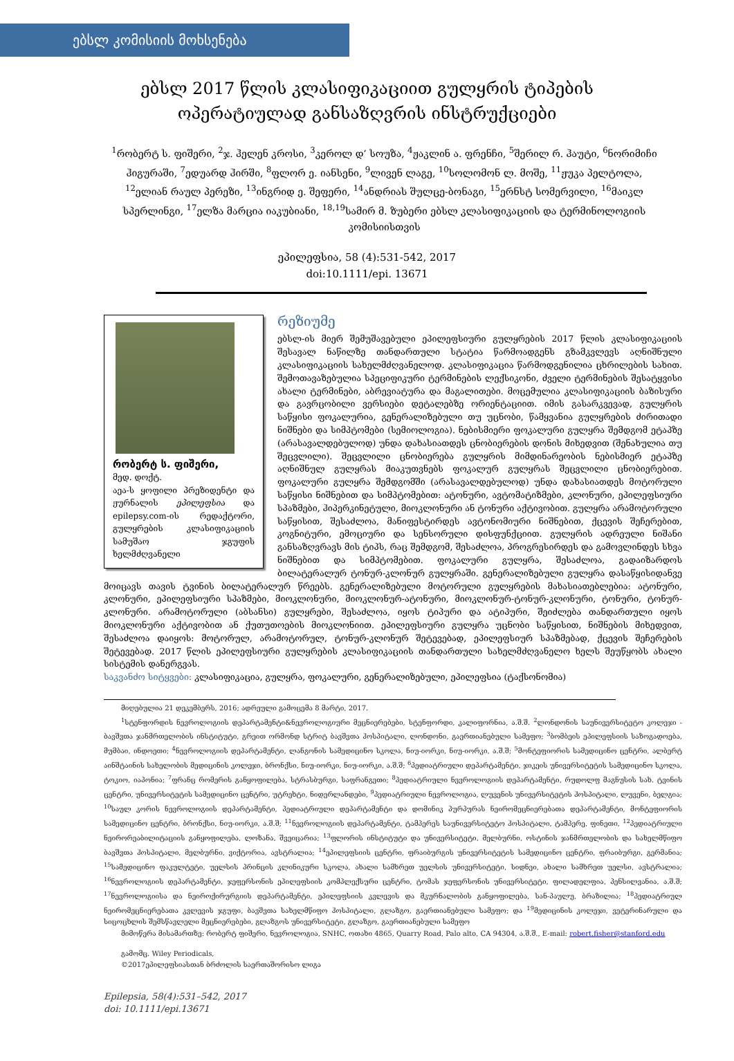ებსლ კომისიის მოხსენება
ებსლ 2017 წლის კლასიფიკაციით გულყრის ტიპების ოპერატიულად განსაზღვრის ინსტრუქციები
<sup>1</sup> რობერტ ს. ფიშერი, <sup>2</sup>ჯ. ჰელენ კროსი, <sup>3</sup>კეროლ დ’ სოუზა, <sup>4</sup>ჟაკლინ ა. ფრენჩი, <sup>5</sup>შერილ რ. ჰაუტი, <sup>6</sup>ნორიმიჩი ჰიგურაში, <sup>7</sup>ედუარდ ჰირში, <sup>8</sup>ფლორ ე. იანსენი, <sup>9</sup>ლივენ ლაგე, <sup>10</sup>სოლომონ ლ. მოშე, <sup>11</sup>ჟუკა პელტოლა, <sup>12</sup>ელიან რაულ პერეზი, <sup>13</sup>ინგრიდ ე. შეფერი, <sup>14</sup>ანდრიას შულცე-ბონაგი, <sup>15</sup>ერნსტ სომერვილი, <sup>16</sup>მაიკლ სპერლინგი, <sup>17</sup>ელზა მარცია იაკუბიანი, <sup>18,19</sup>სამირ მ. ზუბერი ებსლ კლასიფიკაციის და ტერმინოლოგიის კომისიისთვის
ეპილეფსია, 58 (4):531-542, 2017
doi:10.1111/epi. 13671
რობერტ ს. ფიშერი,
მედ. დოქტ.
აეა-ს ყოფილი პრეზიდენტი და ჟურნალის ეპილეფსია და epilepsy.com-ის რედაქტორი, გულყრების კლასიფიკაციის სამუშაო ჯგუფის ხელმძღვანელი
რეზიუმე
ებსლ-ის მიერ შემუშავებული ეპილეფსიური გულყრების 2017 წლის კლასიფიკაციის შესავალ ნაწილზე თანდართული სტატია წარმოადგენს გზამკვლევს აღნიშნული კლასიფიკაციის სახელმძღვანელოდ. კლასიფიკაცია წარმოდგენილია ცხრილების სახით. შემოთავაზებულია სპეციფიკური ტერმინების ლექსიკონი, ძველი ტერმინების შესატყვისი ახალი ტერმინები, აბრევიატურა და მაგალითები. მოცემულია კლასიფიკაციის ბაზისური და გავრცობილი ვერსიები დეტალებზე ორიენტაციით. იმის გასარკვევად, გულყრის საწყისი ფოკალურია, გენერალიზებული თუ უცნობი, წამყვანია გულყრების ძირითადი ნიშნები და სიმპტომები (სემიოლოგია). ნებისმიერი ფოკალური გულყრა შემდგომ ეტაპზე (არასავალდებულოდ) უნდა დახასიათდეს ცნობიერების დონის მიხედვით (შენახულია თუ შეცვლილი). შეცვლილი ცნობიერება გულყრის მიმდინარეობის ნებისმიერ ეტაპზე აღნიშნულ გულყრას მიაკუთვნებს ფოკალურ გულყრას შეცვლილი ცნობიერებით. ფოკალური გულყრა შემდგომში (არასავალდებულოდ) უნდა დახასიათდეს მოტორული საწყისი ნიშნებით და სიმპტომებით: ატონური, ავტომატიზმები, კლონური, ეპილეფსიური სპაზმები, ჰიპერკინეტული, მიოკლონური ან ტონური აქტივობით. გულყრა არამოტორული საწყისით, შესაძლოა, მანიფესტირდეს ავტონომიური ნიშნებით, ქცევის შეჩერებით, კოგნიტური, ემოციური და სენსორული დისფუნქციით. გულყრის ადრეული ნიშანი განსაზღვრავს მის ტიპს, რაც შემდგომ, შესაძლოა, პროგრესირდეს და გამოვლინდეს სხვა ნიშნებით და სიმპტომებით. ფოკალური გულყრა, შესაძლოა, გადაიზარდოს ბილატერალურ ტონურ-კლონურ გულყრაში. გენერალიზებული გულყრა დასაწყისიდანვე მოიცავს თავის ტვინის ბილატერალურ წრეებს. გენერალიზებული მოტორული გულყრების მახასიათებლებია: ატონური, კლონური, ეპილეფსიური სპაზმები, მიოკლონური, მიოკლონურ-ატონური, მიოკლონურ-ტონურ-კლონური, ტონური, ტონურ-კლონური. არამოტორული (აბსანსი) გულყრები, შესაძლოა, იყოს ტიპური და ატიპური, შეიძლება თანდართული იყოს მიოკლონური აქტივობით ან ქუთუთოების მიოკლონიით. ეპილეფსიური გულყრა უცნობი საწყისით, ნიშნების მიხედვით, შესაძლოა დაიყოს: მოტორულ, არამოტორულ, ტონურ-კლონურ შეტევებად, ეპილეფსიურ სპაზმებად, ქცევის შეჩერების შეტევებად. 2017 წლის ეპილეფსიური გულყრების კლასიფიკაციის თანდართული სახელმძღვანელო ხელს შეუწყობს ახალი სისტემის დანერგვას.
საკვანძო სიტყვები: კლასიფიკაცია, გულყრა, ფოკალური, გენერალიზებული, ეპილეფსია (ტაქსონომია)
მიღებულია 21 დეკემბერს, 2016; ადრეული გამოცემა 8 მარტი, 2017.
<sup>1</sup> სტენფორდის ნევროლოგიის დეპარტამენტი&ნევროლოგიური მეცნიერებები, სტენფორდი, კალიფორნია, ა.შ.შ. <sup>2</sup>ლონდონის საუნივერსიტეტო კოლეჯი - ბავშვთა ჯანმრთელობის ინსტიტუტი, გრეით ორმონდ სტრიტ ბავშვთა ჰოსპიტალი, ლონდონი, გაერთიანებული სამეფო; <sup>3</sup>ბომბეის ეპილეფსიის საზოგადოება, მუმბაი, ინდოეთი; <sup>4</sup>ნევროლოგიის დეპარტამენტი, ლანგონის სამედიცინო სკოლა, ნიუ-იორკი, ნიუ-იორკი, ა.შ.შ; <sup>5</sup>მონტეფიორის სამედიცინო ცენტრი, ალბერტ აინშტაინის სახელობის მედიცინის კოლეჯი, ბრონქსი, ნიუ-იორკი, ნიუ-იორკი, ა.შ.შ; <sup>6</sup>პედიატრიული დეპარტამენტი, ჯიკეის უნივერსიტეტის სამედიცინო სკოლა, ტოკიო, იაპონია; <sup>7</sup>ფრანც რომერის განყოფილება, სტრასბურგი, საფრანგეთი; <sup>8</sup>პედიატრიული ნევროლოგიის დეპარტამენტი, რუდოლფ მაგნუსის სახ. ტვინის ცენტრი, უნივერსიტეტის სამედიცინო ცენტრი, უტრეხტი, ნიდერლანდები, <sup>9</sup>პედიატრიული ნევროლოგია, ლუვენის უნივერსიტეტის ჰოსპიტალი, ლუვენი, ბელგია; <sup>10</sup>საულ კორის ნევროლოგიის დეპარტამენტი, პედიატრიული დეპარტამენტი და დომინიკ პურპურას ნეირომეცნიერებათა დეპარტამენტი, მონტეფიორის სამედიცინო ცენტრი, ბრონქსი, ნიუ-იორკი, ა.შ.შ; <sup>11</sup>ნევროლოგიის დეპარტამენტი, ტამპერეს საუნივერსიტეტო ჰოსპიტალი, ტამპერე, ფინეთი, <sup>12</sup>პედიატრიული ნეირორეაბილიტაციის განყოფილება, ლოზანა, შვეიცარია; <sup>13</sup>ფლორის ინსტიტუტი და უნივერსიტეტი, მელბურნი, ოსტინის ჯანმრთელობის და სახელმწიფო ბავშვთა ჰოსპიტალი, მელბურნი, ვიქტორია, ავსტრალია; <sup>14</sup>ეპილეფსიის ცენტრი, ფრაიბურგის უნივერსიტეტის სამედიცინო ცენტრი, ფრაიბურგი, გერმანია; <sup>15</sup>სამედიცინო ფაკულტეტი, უელსის პრინცის კლინიკური სკოლა, ახალი სამხრეთ უელსის უნივერსიტეტი, სიდნეი, ახალი სამხრეთ უელსი, ავსტრალია; <sup>16</sup>ნევროლოგიის დეპარტამენტი, ჯეფერსონის ეპილეფსიის კომპლექსური ცენტრი, ტომას ჯეფერსონის უნივერსიტეტი, ფილადელფია, პენსილვანია, ა.შ.შ; <sup>17</sup>ნევროლოგიისა და ნეიროქირურგიის დეპარტამენტი, ეპილეფსიის კვლევის და მკურნალობის განყოფილება, სან-პაულუ, ბრაზილია; <sup>18</sup>პედიატრიულ ნეირომეცნიერებათა კვლევის ჯგუფი, ბავშვთა სახელმწიფო ჰოსპიტალი, გლაზგო, გაერთიანებული სამეფო; და <sup>19</sup>მედიცინის კოლეჯი, ვეტერინარული და სიცოცხლის შემსწავლელი მეცნიერებები, გლაზგოს უნივერსიტეტი, გლაზგო, გაერთიანებული სამეფო
მიმოწერა მისამართზე: რობერტ ფიშერი, ნევროლოგია, SNHC, ოთახი 4865, Quarry Road, Palo alto, CA 94304, ა.შ.შ., E-mail: robert.fisher@stanford.edu
გამომც. Wiley Periodicals,
©2017ეპილეფსიასთან ბრძოლის საერთაშორისო ლიგა
Epilepsia, 58(4):531–542, 2017
doi: 10.1111/epi.13671